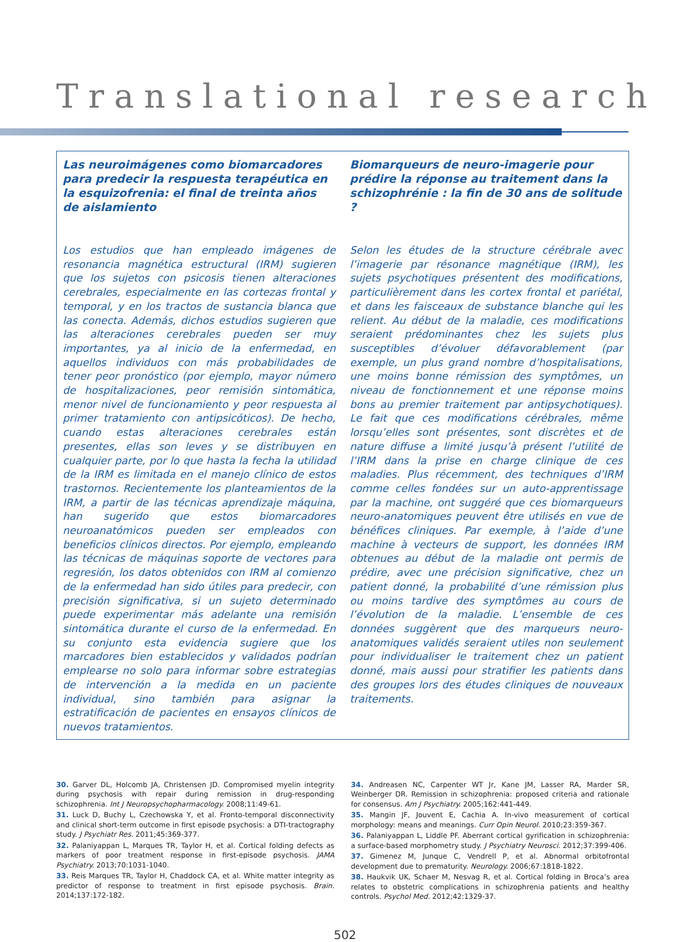Translational research
Las neuroimágenes como biomarcadores para predecir la respuesta terapéutica en la esquizofrenia: el final de treinta años de aislamiento
Los estudios que han empleado imágenes de resonancia magnética estructural (IRM) sugieren que los sujetos con psicosis tienen alteraciones cerebrales, especialmente en las cortezas frontal y temporal, y en los tractos de sustancia blanca que las conecta. Además, dichos estudios sugieren que las alteraciones cerebrales pueden ser muy importantes, ya al inicio de la enfermedad, en aquellos individuos con más probabilidades de tener peor pronóstico (por ejemplo, mayor número de hospitalizaciones, peor remisión sintomática, menor nivel de funcionamiento y peor respuesta al primer tratamiento con antipsicóticos). De hecho, cuando estas alteraciones cerebrales están presentes, ellas son leves y se distribuyen en cualquier parte, por lo que hasta la fecha la utilidad de la IRM es limitada en el manejo clínico de estos trastornos. Recientemente los planteamientos de la IRM, a partir de las técnicas aprendizaje máquina, han sugerido que estos biomarcadores neuroanatómicos pueden ser empleados con beneficios clínicos directos. Por ejemplo, empleando las técnicas de máquinas soporte de vectores para regresión, los datos obtenidos con IRM al comienzo de la enfermedad han sido útiles para predecir, con precisión significativa, si un sujeto determinado puede experimentar más adelante una remisión sintomática durante el curso de la enfermedad. En su conjunto esta evidencia sugiere que los marcadores bien establecidos y validados podrían emplearse no solo para informar sobre estrategias de intervención a la medida en un paciente individual, sino también para asignar la estratificación de pacientes en ensayos clínicos de nuevos tratamientos.
Biomarqueurs de neuro-imagerie pour prédire la réponse au traitement dans la schizophrénie : la fin de 30 ans de solitude ?
Selon les études de la structure cérébrale avec l’imagerie par résonance magnétique (IRM), les sujets psychotiques présentent des modifications, particulièrement dans les cortex frontal et pariétal, et dans les faisceaux de substance blanche qui les relient. Au début de la maladie, ces modifications seraient prédominantes chez les sujets plus susceptibles d’évoluer défavorablement (par exemple, un plus grand nombre d’hospitalisations, une moins bonne rémission des symptômes, un niveau de fonctionnement et une réponse moins bons au premier traitement par antipsychotiques). Le fait que ces modifications cérébrales, même lorsqu’elles sont présentes, sont discrètes et de nature diffuse a limité jusqu’à présent l’utilité de l’IRM dans la prise en charge clinique de ces maladies. Plus récemment, des techniques d’IRM comme celles fondées sur un auto-apprentissage par la machine, ont suggéré que ces biomarqueurs neuro-anatomiques peuvent être utilisés en vue de bénéfices cliniques. Par exemple, à l’aide d’une machine à vecteurs de support, les données IRM obtenues au début de la maladie ont permis de prédire, avec une précision significative, chez un patient donné, la probabilité d’une rémission plus ou moins tardive des symptômes au cours de l’évolution de la maladie. L’ensemble de ces données suggèrent que des marqueurs neuro-anatomiques validés seraient utiles non seulement pour individualiser le traitement chez un patient donné, mais aussi pour stratifier les patients dans des groupes lors des études cliniques de nouveaux traitements.
30. Garver DL, Holcomb JA, Christensen JD. Compromised myelin integrity during psychosis with repair during remission in drug-responding schizophrenia. Int J Neuropsychopharmacology. 2008;11:49-61.
31. Luck D, Buchy L, Czechowska Y, et al. Fronto-temporal disconnectivity and clinical short-term outcome in first episode psychosis: a DTI-tractography study. J Psychiatr Res. 2011;45:369-377.
32. Palaniyappan L, Marques TR, Taylor H, et al. Cortical folding defects as markers of poor treatment response in first-episode psychosis. JAMA Psychiatry. 2013;70:1031-1040.
33. Reis Marques TR, Taylor H, Chaddock CA, et al. White matter integrity as predictor of response to treatment in first episode psychosis. Brain. 2014;137:172-182.
34. Andreasen NC, Carpenter WT Jr, Kane JM, Lasser RA, Marder SR, Weinberger DR. Remission in schizophrenia: proposed criteria and rationale for consensus. Am J Psychiatry. 2005;162:441-449.
35. Mangin JF, Jouvent E, Cachia A. In-vivo measurement of cortical morphology: means and meanings. Curr Opin Neurol. 2010;23:359-367.
36. Palaniyappan L, Liddle PF. Aberrant cortical gyrification in schizophrenia: a surface-based morphometry study. J Psychiatry Neurosci. 2012;37:399-406.
37. Gimenez M, Junque C, Vendrell P, et al. Abnormal orbitofrontal development due to prematurity. Neurology. 2006;67:1818-1822.
38. Haukvik UK, Schaer M, Nesvag R, et al. Cortical folding in Broca’s area relates to obstetric complications in schizophrenia patients and healthy controls. Psychol Med. 2012;42:1329-37.
502